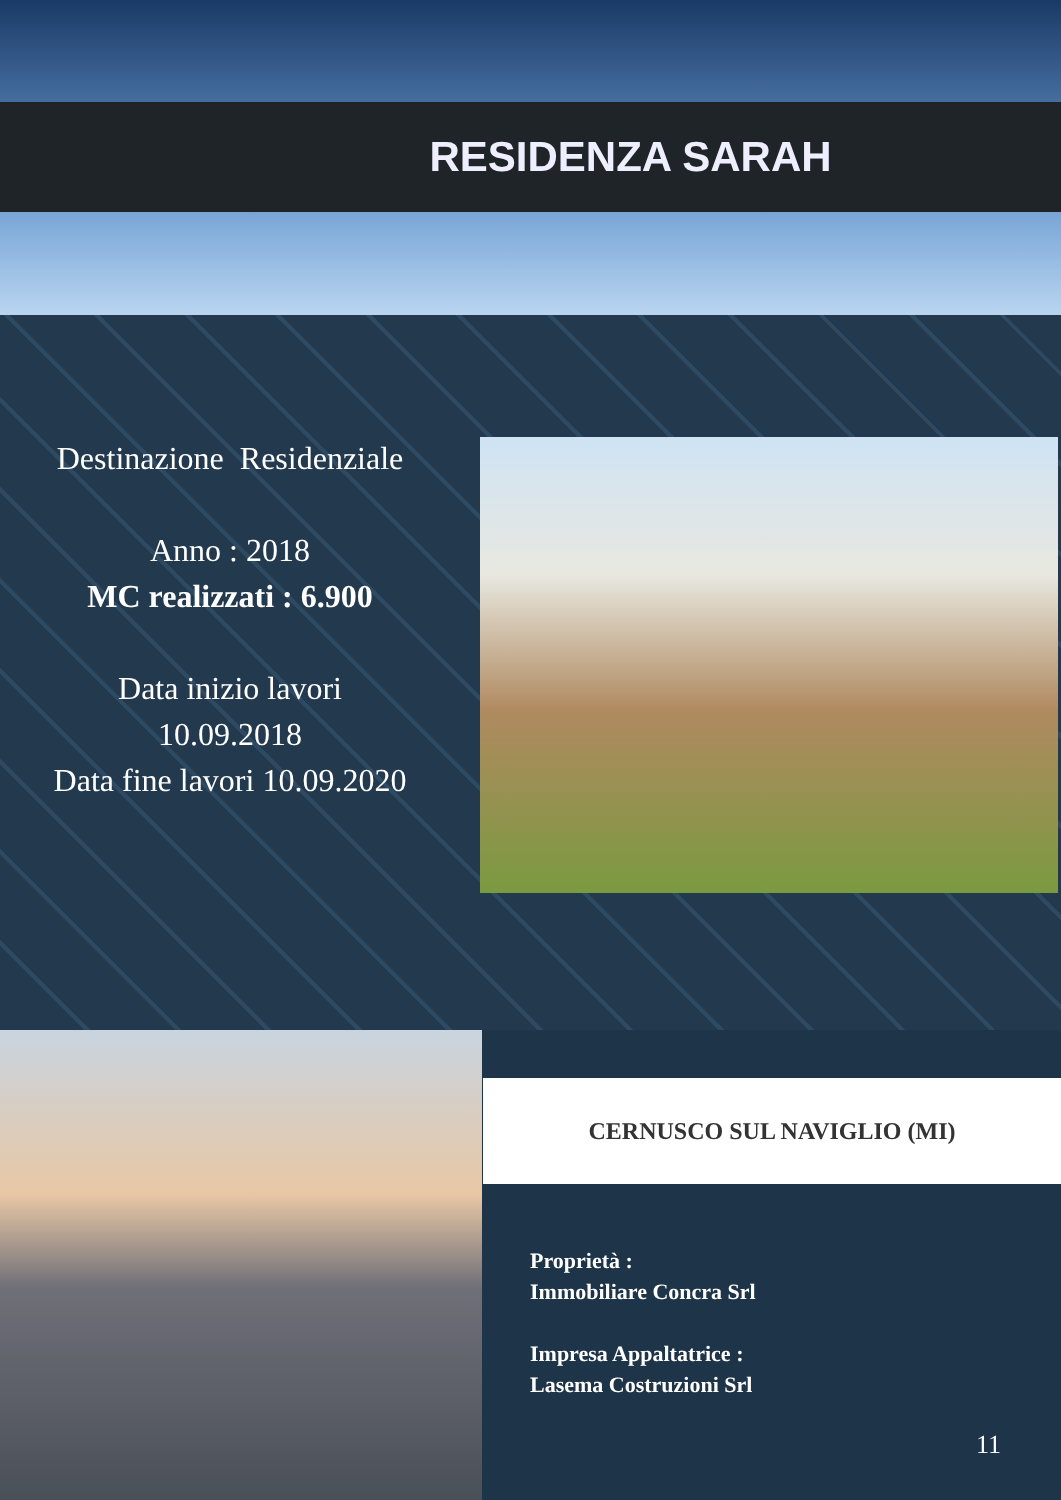RESIDENZA SARAH
Destinazione Residenziale
Anno : 2018
MC realizzati : 6.900
Data inizio lavori
10.09.2018
Data fine lavori 10.09.2020
CERNUSCO SUL NAVIGLIO (MI)
Proprietà :
Immobiliare Concra Srl
Impresa Appaltatrice :
Lasema Costruzioni Srl
11